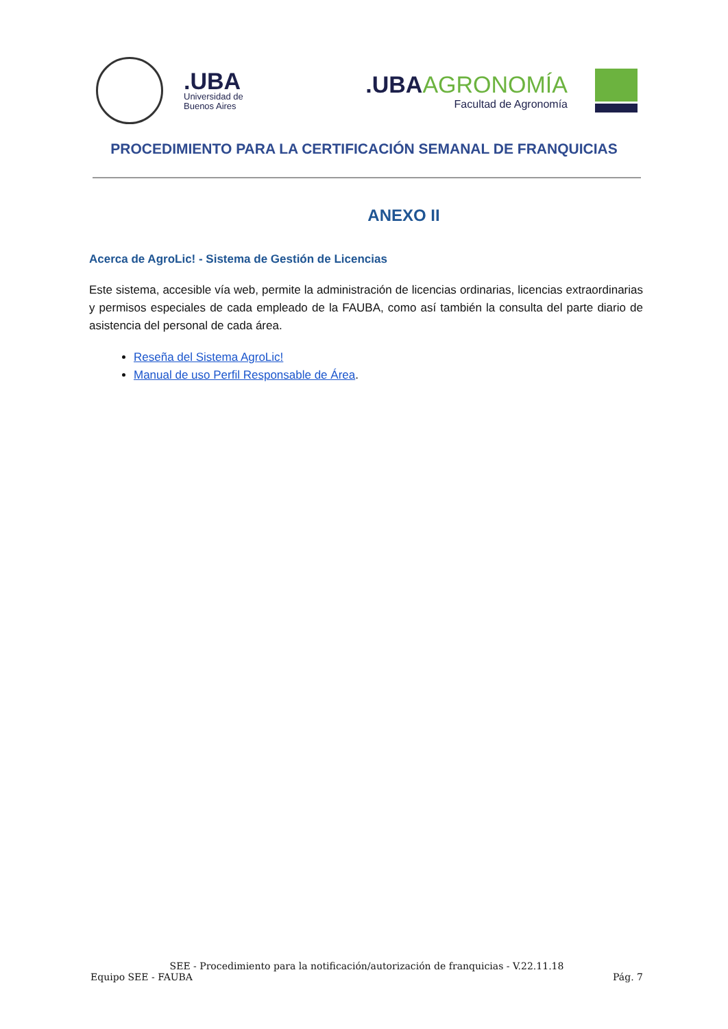.UBA
Universidad de
Buenos Aires
.UBAAGRONOMÍA
Facultad de Agronomía
PROCEDIMIENTO PARA LA CERTIFICACIÓN SEMANAL DE FRANQUICIAS
ANEXO II
Acerca de AgroLic! - Sistema de Gestión de Licencias
Este sistema, accesible vía web, permite la administración de licencias ordinarias, licencias extraordinarias y permisos especiales de cada empleado de la FAUBA, como así también la consulta del parte diario de asistencia del personal de cada área.
Reseña del Sistema AgroLic!
Manual de uso Perfil Responsable de Área.
SEE - Procedimiento para la notificación/autorización de franquicias - V.22.11.18
Equipo SEE - FAUBA Pág. 7